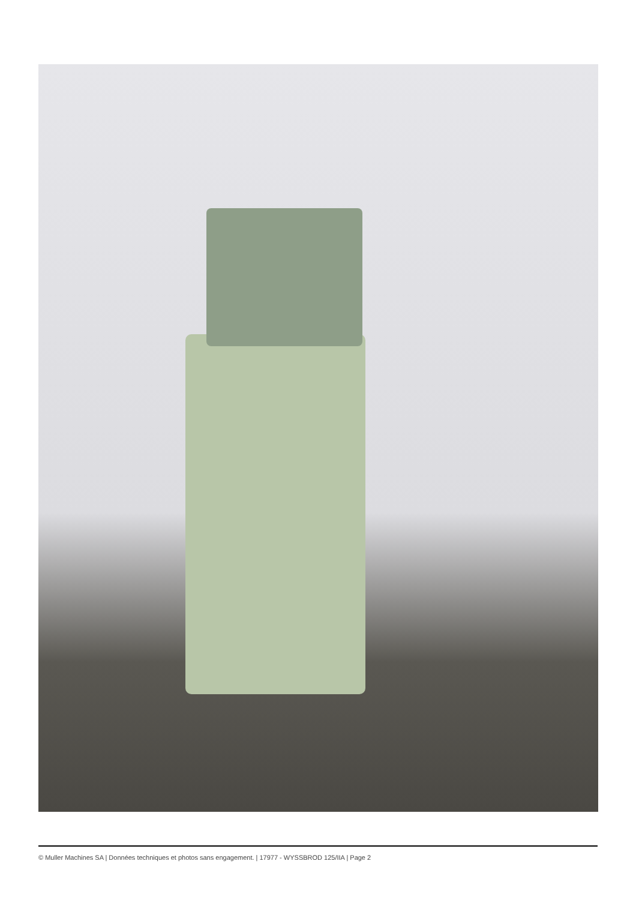© Muller Machines SA | Données techniques et photos sans engagement. | 17977 - WYSSBROD 125/IIA | Page 2